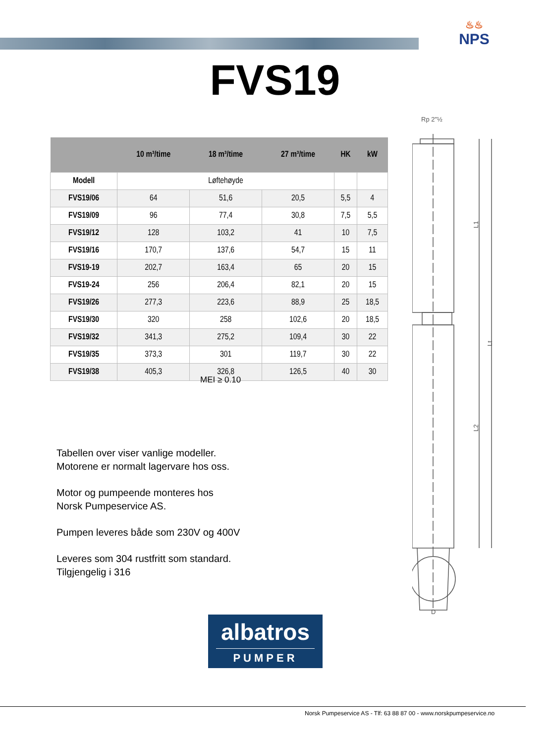♨♨
NPS
FVS19
| | 10 m³/time | 18 m³/time | 27 m³/time | HK | kW |
| --- | --- | --- | --- | --- | --- |
| Modell | Løftehøyde | | | | |
| FVS19/06 | 64 | 51,6 | 20,5 | 5,5 | 4 |
| FVS19/09 | 96 | 77,4 | 30,8 | 7,5 | 5,5 |
| FVS19/12 | 128 | 103,2 | 41 | 10 | 7,5 |
| FVS19/16 | 170,7 | 137,6 | 54,7 | 15 | 11 |
| FVS19-19 | 202,7 | 163,4 | 65 | 20 | 15 |
| FVS19-24 | 256 | 206,4 | 82,1 | 20 | 15 |
| FVS19/26 | 277,3 | 223,6 | 88,9 | 25 | 18,5 |
| FVS19/30 | 320 | 258 | 102,6 | 20 | 18,5 |
| FVS19/32 | 341,3 | 275,2 | 109,4 | 30 | 22 |
| FVS19/35 | 373,3 | 301 | 119,7 | 30 | 22 |
| FVS19/38 | 405,3 | 326,8 | 126,5 | 40 | 30 |
MEI ≥ 0.10
Tabellen over viser vanlige modeller.
Motorene er normalt lagervare hos oss.
Motor og pumpeende monteres hos
Norsk Pumpeservice AS.
Pumpen leveres både som 230V og 400V
Leveres som 304 rustfritt som standard.
Tilgjengelig i 316
Rp 2"½
L1
L2
Lt
D
albatros
PUMPER
Norsk Pumpeservice AS - Tlf: 63 88 87 00 - www.norskpumpeservice.no